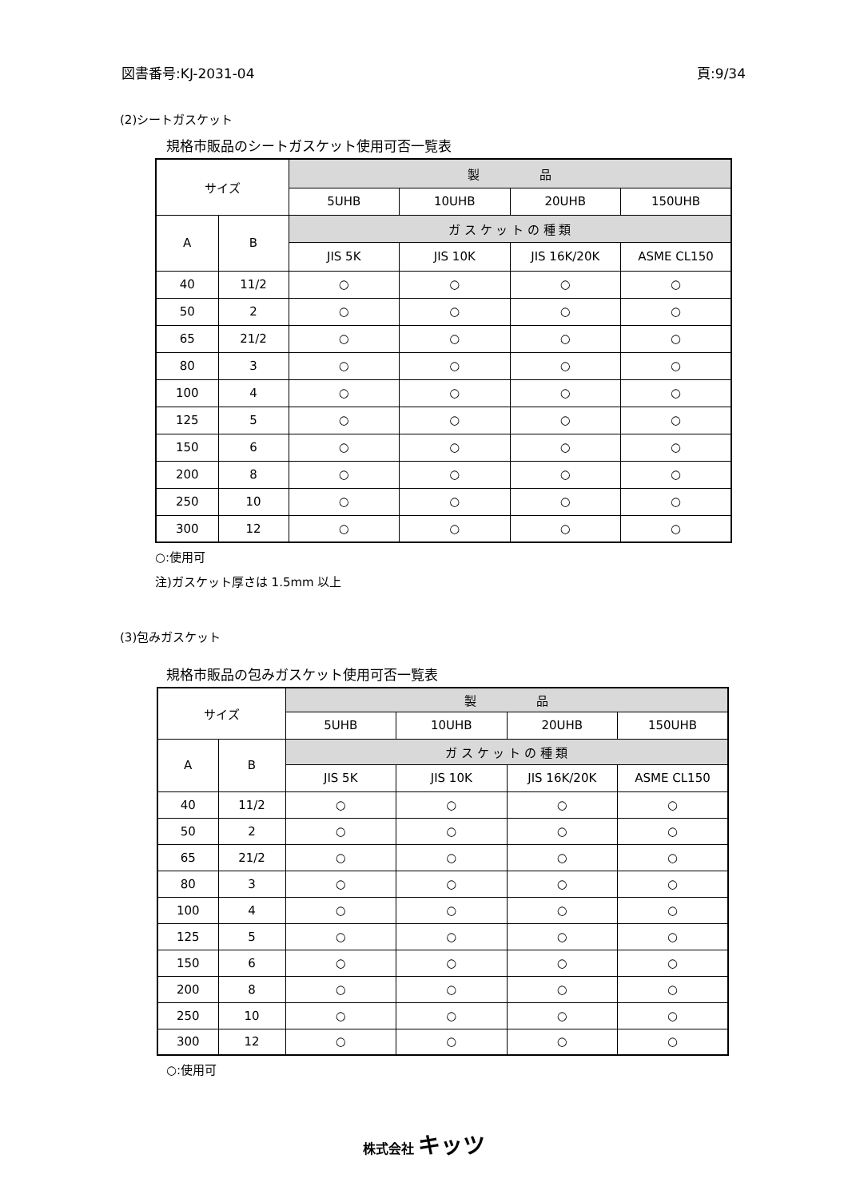図書番号:KJ-2031-04 頁:9/34
(2)シートガスケット
規格市販品のシートガスケット使用可否一覧表
| サイズ | | 製 品 | | | |
| --- | --- | --- | --- | --- | --- |
| | | 5UHB | 10UHB | 20UHB | 150UHB |
| A | B | ガ ス ケ ッ ト の 種 類 | | | |
| | | JIS 5K | JIS 10K | JIS 16K/20K | ASME CL150 |
| 40 | 11/2 | ○ | ○ | ○ | ○ |
| 50 | 2 | ○ | ○ | ○ | ○ |
| 65 | 21/2 | ○ | ○ | ○ | ○ |
| 80 | 3 | ○ | ○ | ○ | ○ |
| 100 | 4 | ○ | ○ | ○ | ○ |
| 125 | 5 | ○ | ○ | ○ | ○ |
| 150 | 6 | ○ | ○ | ○ | ○ |
| 200 | 8 | ○ | ○ | ○ | ○ |
| 250 | 10 | ○ | ○ | ○ | ○ |
| 300 | 12 | ○ | ○ | ○ | ○ |
○:使用可
注)ガスケット厚さは 1.5mm 以上
(3)包みガスケット
規格市販品の包みガスケット使用可否一覧表
| サイズ | | 製 品 | | | |
| --- | --- | --- | --- | --- | --- |
| | | 5UHB | 10UHB | 20UHB | 150UHB |
| A | B | ガ ス ケ ッ ト の 種 類 | | | |
| | | JIS 5K | JIS 10K | JIS 16K/20K | ASME CL150 |
| 40 | 11/2 | ○ | ○ | ○ | ○ |
| 50 | 2 | ○ | ○ | ○ | ○ |
| 65 | 21/2 | ○ | ○ | ○ | ○ |
| 80 | 3 | ○ | ○ | ○ | ○ |
| 100 | 4 | ○ | ○ | ○ | ○ |
| 125 | 5 | ○ | ○ | ○ | ○ |
| 150 | 6 | ○ | ○ | ○ | ○ |
| 200 | 8 | ○ | ○ | ○ | ○ |
| 250 | 10 | ○ | ○ | ○ | ○ |
| 300 | 12 | ○ | ○ | ○ | ○ |
○:使用可
株式会社 キッツ